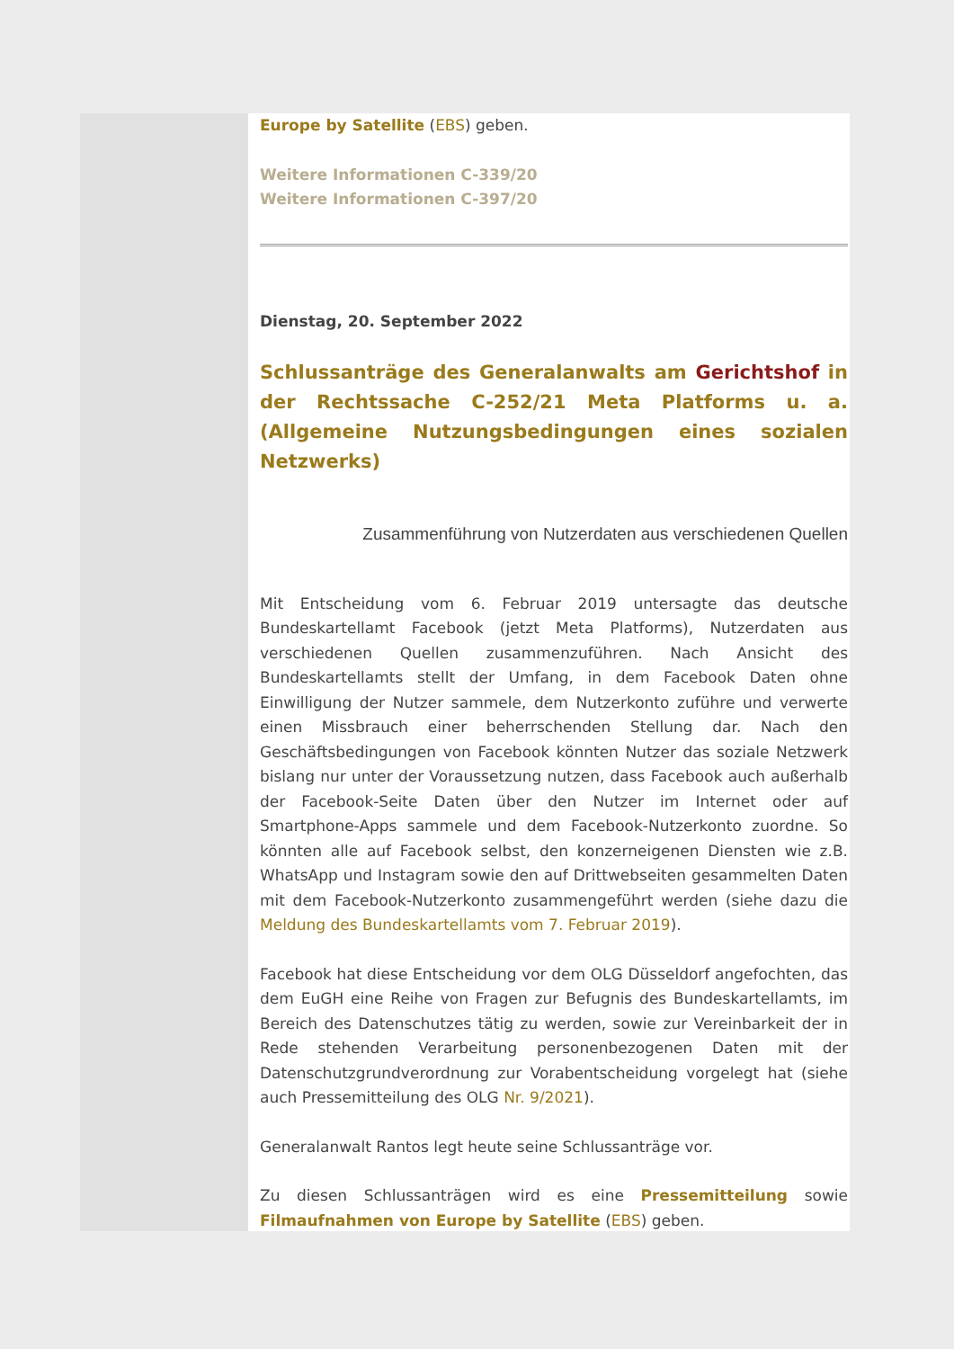Europe by Satellite (EBS) geben.
Weitere Informationen C-339/20
Weitere Informationen C-397/20
Dienstag, 20. September 2022
Schlussanträge des Generalanwalts am Gerichtshof in der Rechtssache C-252/21 Meta Platforms u. a. (Allgemeine Nutzungsbedingungen eines sozialen Netzwerks)
Zusammenführung von Nutzerdaten aus verschiedenen Quellen
Mit Entscheidung vom 6. Februar 2019 untersagte das deutsche Bundeskartellamt Facebook (jetzt Meta Platforms), Nutzerdaten aus verschiedenen Quellen zusammenzuführen. Nach Ansicht des Bundeskartellamts stellt der Umfang, in dem Facebook Daten ohne Einwilligung der Nutzer sammele, dem Nutzerkonto zuführe und verwerte einen Missbrauch einer beherrschenden Stellung dar. Nach den Geschäftsbedingungen von Facebook könnten Nutzer das soziale Netzwerk bislang nur unter der Voraussetzung nutzen, dass Facebook auch außerhalb der Facebook-Seite Daten über den Nutzer im Internet oder auf Smartphone-Apps sammele und dem Facebook-Nutzerkonto zuordne. So könnten alle auf Facebook selbst, den konzerneigenen Diensten wie z.B. WhatsApp und Instagram sowie den auf Drittwebseiten gesammelten Daten mit dem Facebook-Nutzerkonto zusammengeführt werden (siehe dazu die Meldung des Bundeskartellamts vom 7. Februar 2019).
Facebook hat diese Entscheidung vor dem OLG Düsseldorf angefochten, das dem EuGH eine Reihe von Fragen zur Befugnis des Bundeskartellamts, im Bereich des Datenschutzes tätig zu werden, sowie zur Vereinbarkeit der in Rede stehenden Verarbeitung personenbezogenen Daten mit der Datenschutzgrundverordnung zur Vorabentscheidung vorgelegt hat (siehe auch Pressemitteilung des OLG Nr. 9/2021).
Generalanwalt Rantos legt heute seine Schlussanträge vor.
Zu diesen Schlussanträgen wird es eine Pressemitteilung sowie Filmaufnahmen von Europe by Satellite (EBS) geben.